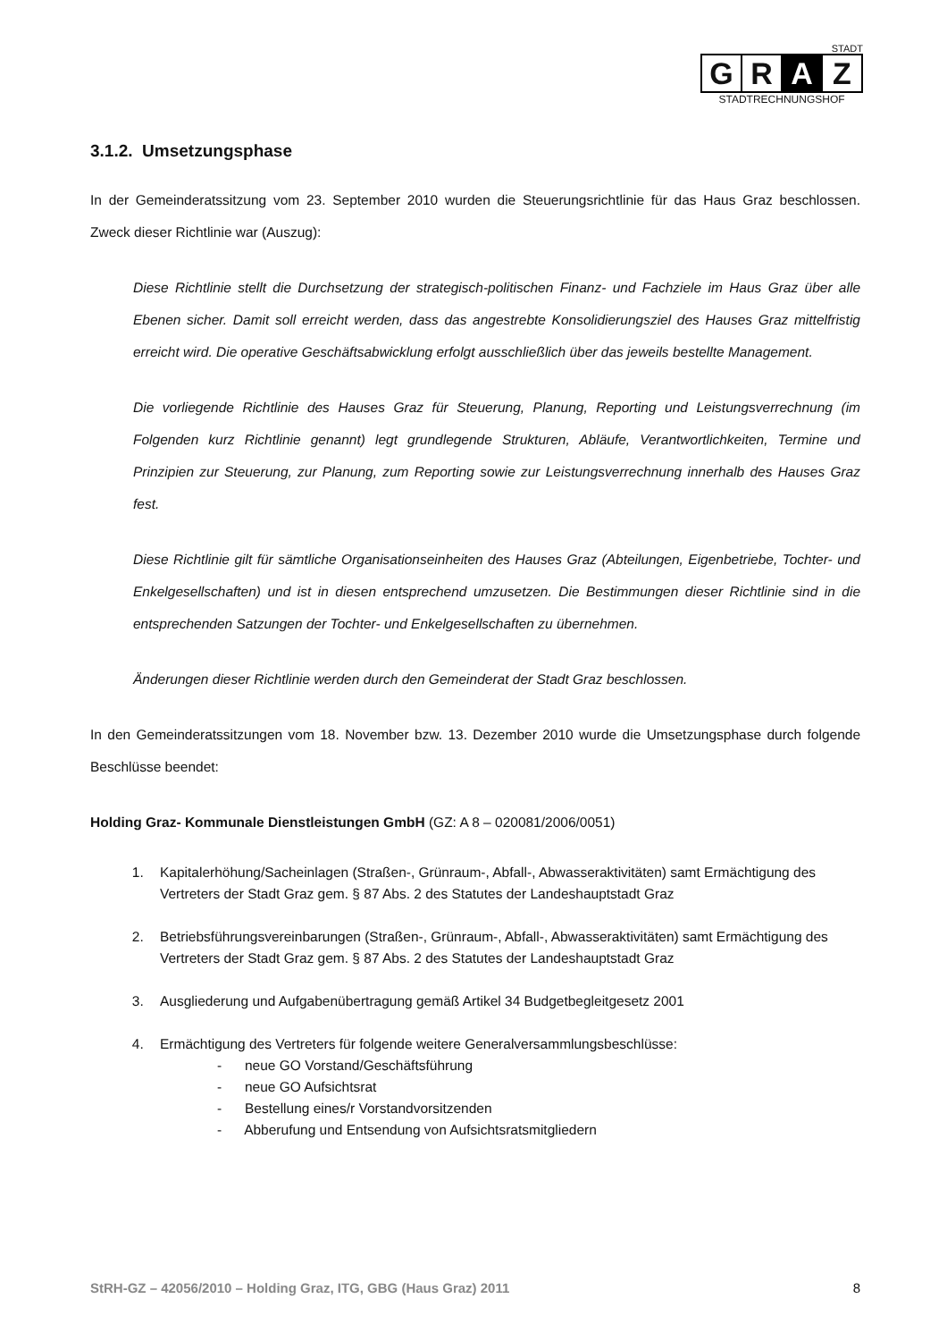STADT
G R A Z
STADTRECHNUNGSHOF
3.1.2. Umsetzungsphase
In der Gemeinderatssitzung vom 23. September 2010 wurden die Steuerungsrichtlinie für das Haus Graz beschlossen. Zweck dieser Richtlinie war (Auszug):
Diese Richtlinie stellt die Durchsetzung der strategisch-politischen Finanz- und Fachziele im Haus Graz über alle Ebenen sicher. Damit soll erreicht werden, dass das angestrebte Konsolidierungsziel des Hauses Graz mittelfristig erreicht wird. Die operative Geschäftsabwicklung erfolgt ausschließlich über das jeweils bestellte Management.
Die vorliegende Richtlinie des Hauses Graz für Steuerung, Planung, Reporting und Leistungsverrechnung (im Folgenden kurz Richtlinie genannt) legt grundlegende Strukturen, Abläufe, Verantwortlichkeiten, Termine und Prinzipien zur Steuerung, zur Planung, zum Reporting sowie zur Leistungsverrechnung innerhalb des Hauses Graz fest.
Diese Richtlinie gilt für sämtliche Organisationseinheiten des Hauses Graz (Abteilungen, Eigenbetriebe, Tochter- und Enkelgesellschaften) und ist in diesen entsprechend umzusetzen. Die Bestimmungen dieser Richtlinie sind in die entsprechenden Satzungen der Tochter- und Enkelgesellschaften zu übernehmen.
Änderungen dieser Richtlinie werden durch den Gemeinderat der Stadt Graz beschlossen.
In den Gemeinderatssitzungen vom 18. November bzw. 13. Dezember 2010 wurde die Umsetzungsphase durch folgende Beschlüsse beendet:
Holding Graz- Kommunale Dienstleistungen GmbH (GZ: A 8 – 020081/2006/0051)
1. Kapitalerhöhung/Sacheinlagen (Straßen-, Grünraum-, Abfall-, Abwasseraktivitäten) samt Ermächtigung des Vertreters der Stadt Graz gem. § 87 Abs. 2 des Statutes der Landeshauptstadt Graz
2. Betriebsführungsvereinbarungen (Straßen-, Grünraum-, Abfall-, Abwasseraktivitäten) samt Ermächtigung des Vertreters der Stadt Graz gem. § 87 Abs. 2 des Statutes der Landeshauptstadt Graz
3. Ausgliederung und Aufgabenübertragung gemäß Artikel 34 Budgetbegleitgesetz 2001
4. Ermächtigung des Vertreters für folgende weitere Generalversammlungsbeschlüsse:
- neue GO Vorstand/Geschäftsführung
- neue GO Aufsichtsrat
- Bestellung eines/r Vorstandvorsitzenden
- Abberufung und Entsendung von Aufsichtsratsmitgliedern
StRH-GZ – 42056/2010 – Holding Graz, ITG, GBG (Haus Graz) 2011 8